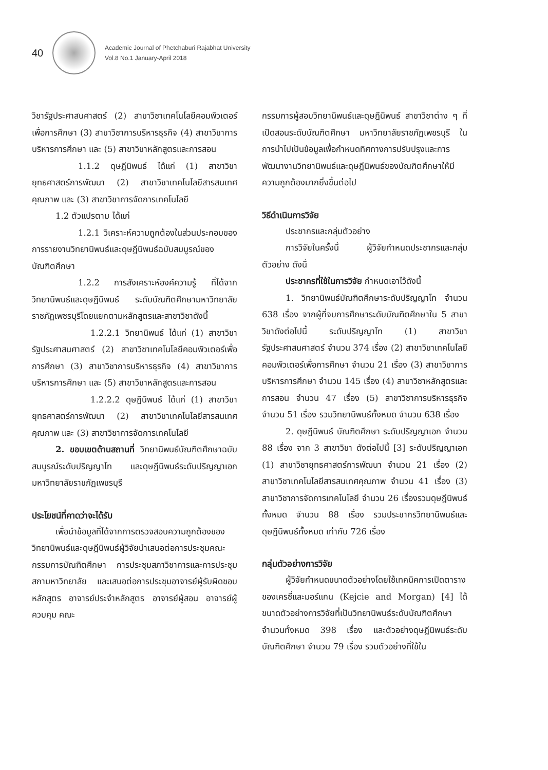40
Academic Journal of Phetchaburi Rajabhat University
Vol.8 No.1 January-April 2018
วิชารัฐประศาสนศาสตร์ (2) สาขาวิชาเทคโนโลยีคอมพิวเตอร์เพื่อการศึกษา (3) สาขาวิชาการบริหารธุรกิจ (4) สาขาวิชาการบริหารการศึกษา และ (5) สาขาวิชาหลักสูตรและการสอน
1.1.2 ดุษฎีนิพนธ์ ได้แก่ (1) สาขาวิชายุทธศาสตร์การพัฒนา (2) สาขาวิชาเทคโนโลยีสารสนเทศคุณภาพ และ (3) สาขาวิชาการจัดการเทคโนโลยี
1.2 ตัวแปรตาม ได้แก่
1.2.1 วิเคราะห์ความถูกต้องในส่วนประกอบของการรายงานวิทยานิพนธ์และดุษฎีนิพนธ์ฉบับสมบูรณ์ของบัณฑิตศึกษา
1.2.2 การสังเคราะห์องค์ความรู้ ที่ได้จากวิทยานิพนธ์และดุษฎีนิพนธ์ ระดับบัณฑิตศึกษามหาวิทยาลัยราชภัฏเพชรบุรีโดยแยกตามหลักสูตรและสาขาวิชาดังนี้
1.2.2.1 วิทยานิพนธ์ ได้แก่ (1) สาขาวิชารัฐประศาสนศาสตร์ (2) สาขาวิชาเทคโนโลยีคอมพิวเตอร์เพื่อการศึกษา (3) สาขาวิชาการบริหารธุรกิจ (4) สาขาวิชาการบริหารการศึกษา และ (5) สาขาวิชาหลักสูตรและการสอน
1.2.2.2 ดุษฎีนิพนธ์ ได้แก่ (1) สาขาวิชายุทธศาสตร์การพัฒนา (2) สาขาวิชาเทคโนโลยีสารสนเทศคุณภาพ และ (3) สาขาวิชาการจัดการเทคโนโลยี
2. ขอบเขตด้านสถานที่ วิทยานิพนธ์บัณฑิตศึกษาฉบับสมบูรณ์ระดับปริญญาโท และดุษฎีนิพนธ์ระดับปริญญาเอก มหาวิทยาลัยราชภัฏเพชรบุรี
ประโยชน์ที่คาดว่าจะได้รับ
เพื่อนำข้อมูลที่ได้จากการตรวจสอบความถูกต้องของวิทยานิพนธ์และดุษฎีนิพนธ์ผู้วิจัยนำเสนอต่อการประชุมคณะกรรมการบัณฑิตศึกษา การประชุมสภาวิชาการและการประชุมสภามหาวิทยาลัย และเสนอต่อการประชุมอาจารย์ผู้รับผิดชอบหลักสูตร อาจารย์ประจำหลักสูตร อาจารย์ผู้สอน อาจารย์ผู้ควบคุม คณะ
กรรมการผู้สอบวิทยานิพนธ์และดุษฎีนิพนธ์ สาขาวิชาต่าง ๆ ที่เปิดสอนระดับบัณฑิตศึกษา มหาวิทยาลัยราชภัฏเพชรบุรี ในการนำไปเป็นข้อมูลเพื่อกำหนดทิศทางการปรับปรุงและการพัฒนางานวิทยานิพนธ์และดุษฎีนิพนธ์ของบัณฑิตศึกษาให้มีความถูกต้องมากยิ่งขึ้นต่อไป
วิธีดำเนินการวิจัย
ประชากรและกลุ่มตัวอย่าง
การวิจัยในครั้งนี้ ผู้วิจัยกำหนดประชากรและกลุ่มตัวอย่าง ดังนี้
ประชากรที่ใช้ในการวิจัย กำหนดเอาไว้ดังนี้
1. วิทยานิพนธ์บัณฑิตศึกษาระดับปริญญาโท จำนวน 638 เรื่อง จากผู้ที่จบการศึกษาระดับบัณฑิตศึกษาใน 5 สาขาวิชาดังต่อไปนี้ ระดับปริญญาโท (1) สาขาวิชารัฐประศาสนศาสตร์ จำนวน 374 เรื่อง (2) สาขาวิชาเทคโนโลยีคอมพิวเตอร์เพื่อการศึกษา จำนวน 21 เรื่อง (3) สาขาวิชาการบริหารการศึกษา จำนวน 145 เรื่อง (4) สาขาวิชาหลักสูตรและการสอน จำนวน 47 เรื่อง (5) สาขาวิชาการบริหารธุรกิจ จำนวน 51 เรื่อง รวมวิทยานิพนธ์ทั้งหมด จำนวน 638 เรื่อง
2. ดุษฎีนิพนธ์ บัณฑิตศึกษา ระดับปริญญาเอก จำนวน 88 เรื่อง จาก 3 สาขาวิชา ดังต่อไปนี้ [3] ระดับปริญญาเอก (1) สาขาวิชายุทธศาสตร์การพัฒนา จำนวน 21 เรื่อง (2) สาขาวิชาเทคโนโลยีสารสนเทศคุณภาพ จำนวน 41 เรื่อง (3) สาขาวิชาการจัดการเทคโนโลยี จำนวน 26 เรื่องรวมดุษฎีนิพนธ์ทั้งหมด จำนวน 88 เรื่อง รวมประชากรวิทยานิพนธ์และดุษฎีนิพนธ์ทั้งหมด เท่ากับ 726 เรื่อง
กลุ่มตัวอย่างการวิจัย
ผู้วิจัยกำหนดขนาดตัวอย่างโดยใช้เทคนิคการเปิดตารางของเครซี่และมอร์แกน (Kejcie and Morgan) [4] ได้ขนาดตัวอย่างการวิจัยที่เป็นวิทยานิพนธ์ระดับบัณฑิตศึกษา จำนวนทั้งหมด 398 เรื่อง และตัวอย่างดุษฎีนิพนธ์ระดับบัณฑิตศึกษา จำนวน 79 เรื่อง รวมตัวอย่างที่ใช้ใน